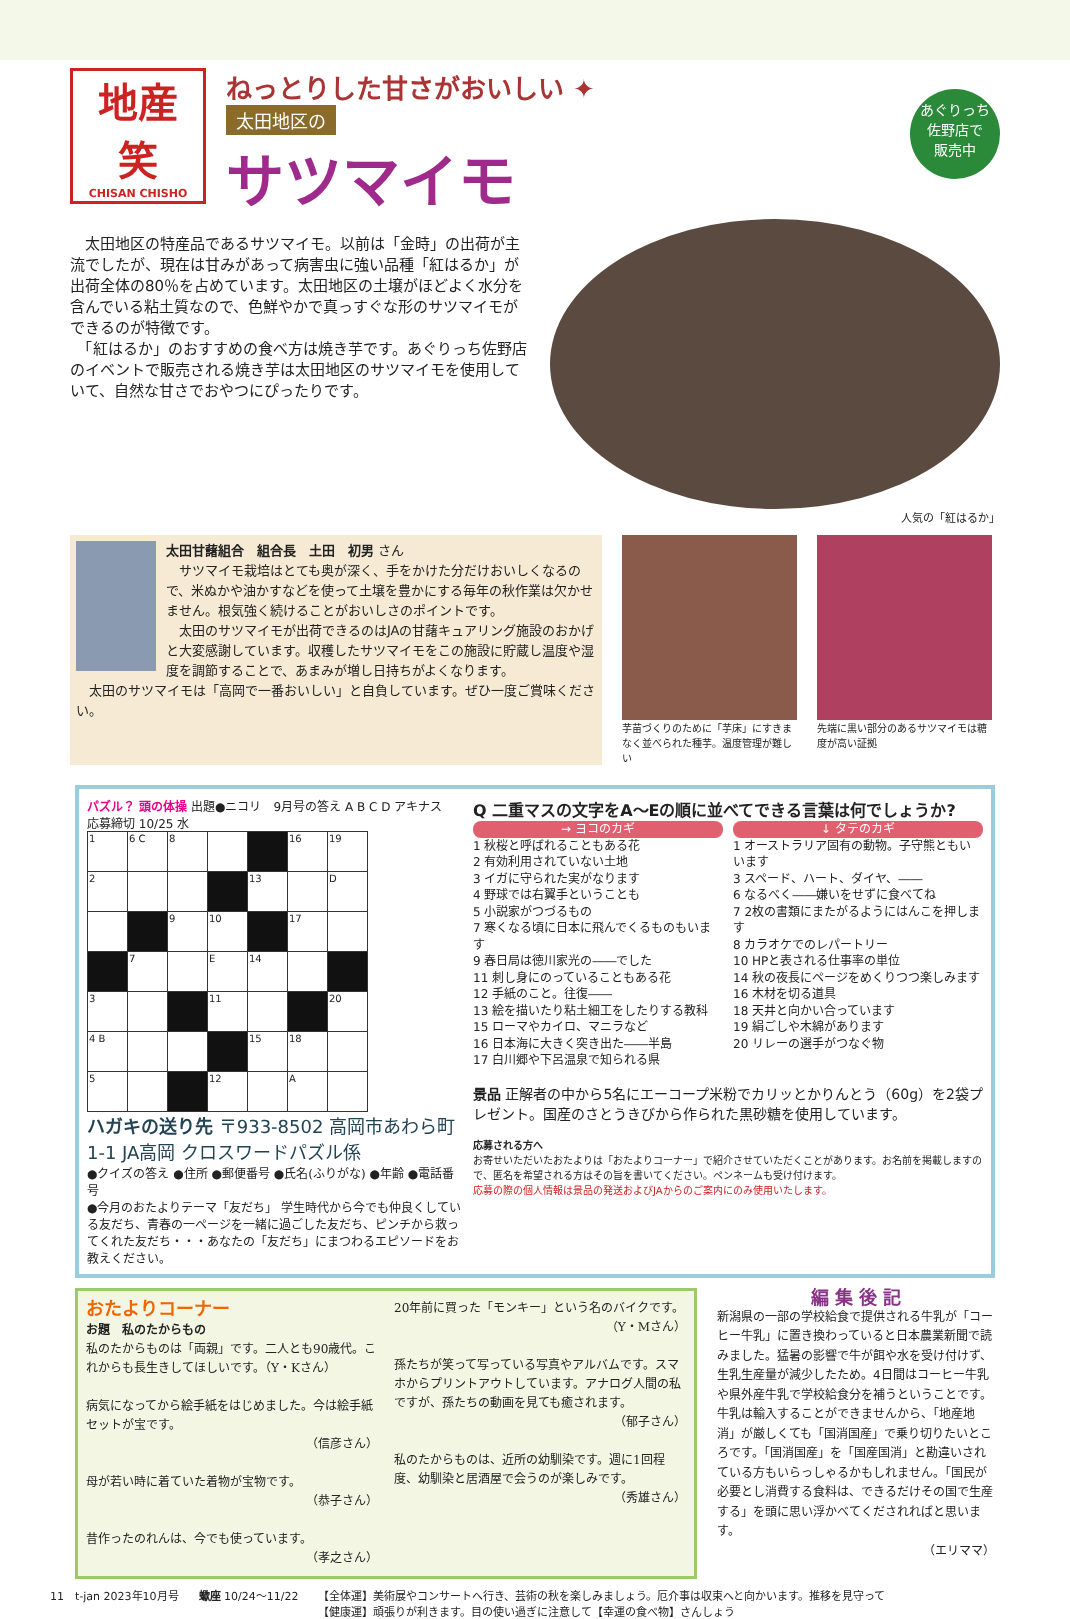地産
笑
CHISAN CHISHO
ねっとりした甘さがおいしい ✦
太田地区の
サツマイモ
　太田地区の特産品であるサツマイモ。以前は「金時」の出荷が主流でしたが、現在は甘みがあって病害虫に強い品種「紅はるか」が出荷全体の80％を占めています。太田地区の土壌がほどよく水分を含んでいる粘土質なので、色鮮やかで真っすぐな形のサツマイモができるのが特徴です。
　「紅はるか」のおすすめの食べ方は焼き芋です。あぐりっち佐野店のイベントで販売される焼き芋は太田地区のサツマイモを使用していて、自然な甘さでおやつにぴったりです。
あぐりっち
佐野店で
販売中
人気の「紅はるか」
太田甘藷組合　組合長　土田　初男 さん
　サツマイモ栽培はとても奥が深く、手をかけた分だけおいしくなるので、米ぬかや油かすなどを使って土壌を豊かにする毎年の秋作業は欠かせません。根気強く続けることがおいしさのポイントです。
　太田のサツマイモが出荷できるのはJAの甘藷キュアリング施設のおかげと大変感謝しています。収穫したサツマイモをこの施設に貯蔵し温度や湿度を調節することで、あまみが増し日持ちがよくなります。
　太田のサツマイモは「高岡で一番おいしい」と自負しています。ぜひ一度ご賞味ください。
芋苗づくりのために「芋床」にすきまなく並べられた種芋。温度管理が難しい
先端に黒い部分のあるサツマイモは糖度が高い証拠
パズル？ 頭の体操 出題●ニコリ　9月号の答え A B C D アキナス　応募締切 10/25 水
| 1 | 6 C | 8 | | | 16 | 19 |
| 2 | | | | 13 | | D |
| | | 9 | 10 | | 17 | |
| | 7 | | E | 14 | | |
| 3 | | | 11 | | | 20 |
| 4 B | | | | 15 | 18 | |
| 5 | | | 12 | | A | |
ハガキの送り先 〒933-8502 高岡市あわら町1-1 JA高岡 クロスワードパズル係
●クイズの答え ●住所 ●郵便番号 ●氏名(ふりがな) ●年齢 ●電話番号
●今月のおたよりテーマ「友だち」 学生時代から今でも仲良くしている友だち、青春の一ページを一緒に過ごした友だち、ピンチから救ってくれた友だち・・・あなたの「友だち」にまつわるエピソードをお教えください。
Q 二重マスの文字をA～Eの順に並べてできる言葉は何でしょうか?
→ ヨコのカギ
1 秋桜と呼ばれることもある花
2 有効利用されていない土地
3 イガに守られた実がなります
4 野球では右翼手ということも
5 小説家がつづるもの
7 寒くなる頃に日本に飛んでくるものもいます
9 春日局は徳川家光の――でした
11 刺し身にのっていることもある花
12 手紙のこと。往復――
13 絵を描いたり粘土細工をしたりする教科
15 ローマやカイロ、マニラなど
16 日本海に大きく突き出た――半島
17 白川郷や下呂温泉で知られる県
↓ タテのカギ
1 オーストラリア固有の動物。子守熊ともいいます
3 スペード、ハート、ダイヤ、――
6 なるべく――嫌いをせずに食べてね
7 2枚の書類にまたがるようにはんこを押します
8 カラオケでのレパートリー
10 HPと表される仕事率の単位
14 秋の夜長にページをめくりつつ楽しみます
16 木材を切る道具
18 天井と向かい合っています
19 絹ごしや木綿があります
20 リレーの選手がつなぐ物
景品 正解者の中から5名にエーコープ米粉でカリッとかりんとう（60g）を2袋プレゼント。国産のさとうきびから作られた黒砂糖を使用しています。
応募される方へ
お寄せいただいたおたよりは「おたよりコーナー」で紹介させていただくことがあります。お名前を掲載しますので、匿名を希望される方はその旨を書いてください。ペンネームも受け付けます。
応募の際の個人情報は景品の発送およびJAからのご案内にのみ使用いたします。
おたよりコーナー
お題　私のたからもの
私のたからものは「両親」です。二人とも90歳代。これからも長生きしてほしいです。（Y・Kさん）
病気になってから絵手紙をはじめました。今は絵手紙セットが宝です。
（信彦さん）
母が若い時に着ていた着物が宝物です。
（恭子さん）
昔作ったのれんは、今でも使っています。
（孝之さん）
20年前に買った「モンキー」という名のバイクです。
（Y・Mさん）
孫たちが笑って写っている写真やアルバムです。スマホからプリントアウトしています。アナログ人間の私ですが、孫たちの動画を見ても癒されます。
（郁子さん）
私のたからものは、近所の幼馴染です。週に1回程度、幼馴染と居酒屋で会うのが楽しみです。
（秀雄さん）
編 集 後 記
新潟県の一部の学校給食で提供される牛乳が「コーヒー牛乳」に置き換わっていると日本農業新聞で読みました。猛暑の影響で牛が餌や水を受け付けず、生乳生産量が減少したため。4日間はコーヒー牛乳や県外産牛乳で学校給食分を補うということです。牛乳は輸入することができませんから、「地産地消」が厳しくても「国消国産」で乗り切りたいところです。「国消国産」を「国産国消」と勘違いされている方もいらっしゃるかもしれません。「国民が必要とし消費する食料は、できるだけその国で生産する」を頭に思い浮かべてくだされればと思います。
（エリママ）
11　t-jan 2023年10月号 蠍座 10/24～11/22 【全体運】美術展やコンサートへ行き、芸術の秋を楽しみましょう。厄介事は収束へと向かいます。推移を見守って
【健康運】頑張りが利きます。目の使い過ぎに注意して【幸運の食べ物】さんしょう